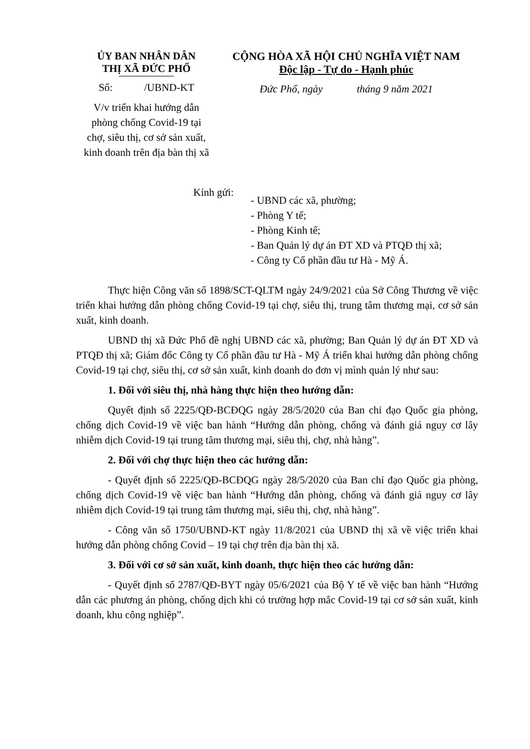ỦY BAN NHÂN DÂN
THỊ XÃ ĐỨC PHỔ
Số: /UBND-KT
V/v triển khai hướng dẫn
phòng chống Covid-19 tại
chợ, siêu thị, cơ sở sản xuất,
kinh doanh trên địa bàn thị xã
CỘNG HÒA XÃ HỘI CHỦ NGHĨA VIỆT NAM
Độc lập - Tự do - Hạnh phúc
Đức Phổ, ngày tháng 9 năm 2021
Kính gửi:
- UBND các xã, phường;
- Phòng Y tế;
- Phòng Kinh tế;
- Ban Quản lý dự án ĐT XD và PTQĐ thị xã;
- Công ty Cổ phần đầu tư Hà - Mỹ Á.
Thực hiện Công văn số 1898/SCT-QLTM ngày 24/9/2021 của Sở Công Thương về việc triển khai hướng dẫn phòng chống Covid-19 tại chợ, siêu thị, trung tâm thương mại, cơ sở sản xuất, kinh doanh.
UBND thị xã Đức Phổ đề nghị UBND các xã, phường; Ban Quản lý dự án ĐT XD và PTQĐ thị xã; Giám đốc Công ty Cổ phần đầu tư Hà - Mỹ Á triển khai hướng dẫn phòng chống Covid-19 tại chợ, siêu thị, cơ sở sản xuất, kinh doanh do đơn vị mình quản lý như sau:
1. Đối với siêu thị, nhà hàng thực hiện theo hướng dẫn:
Quyết định số 2225/QĐ-BCĐQG ngày 28/5/2020 của Ban chỉ đạo Quốc gia phòng, chống dịch Covid-19 về việc ban hành “Hướng dẫn phòng, chống và đánh giá nguy cơ lây nhiễm dịch Covid-19 tại trung tâm thương mại, siêu thị, chợ, nhà hàng”.
2. Đối với chợ thực hiện theo các hướng dẫn:
- Quyết định số 2225/QĐ-BCĐQG ngày 28/5/2020 của Ban chỉ đạo Quốc gia phòng, chống dịch Covid-19 về việc ban hành “Hướng dẫn phòng, chống và đánh giá nguy cơ lây nhiễm dịch Covid-19 tại trung tâm thương mại, siêu thị, chợ, nhà hàng”.
- Công văn số 1750/UBND-KT ngày 11/8/2021 của UBND thị xã về việc triển khai hướng dẫn phòng chống Covid – 19 tại chợ trên địa bàn thị xã.
3. Đối với cơ sở sản xuất, kinh doanh, thực hiện theo các hướng dẫn:
- Quyết định số 2787/QĐ-BYT ngày 05/6/2021 của Bộ Y tế về việc ban hành “Hướng dẫn các phương án phòng, chống dịch khi có trường hợp mắc Covid-19 tại cơ sở sản xuất, kinh doanh, khu công nghiệp”.